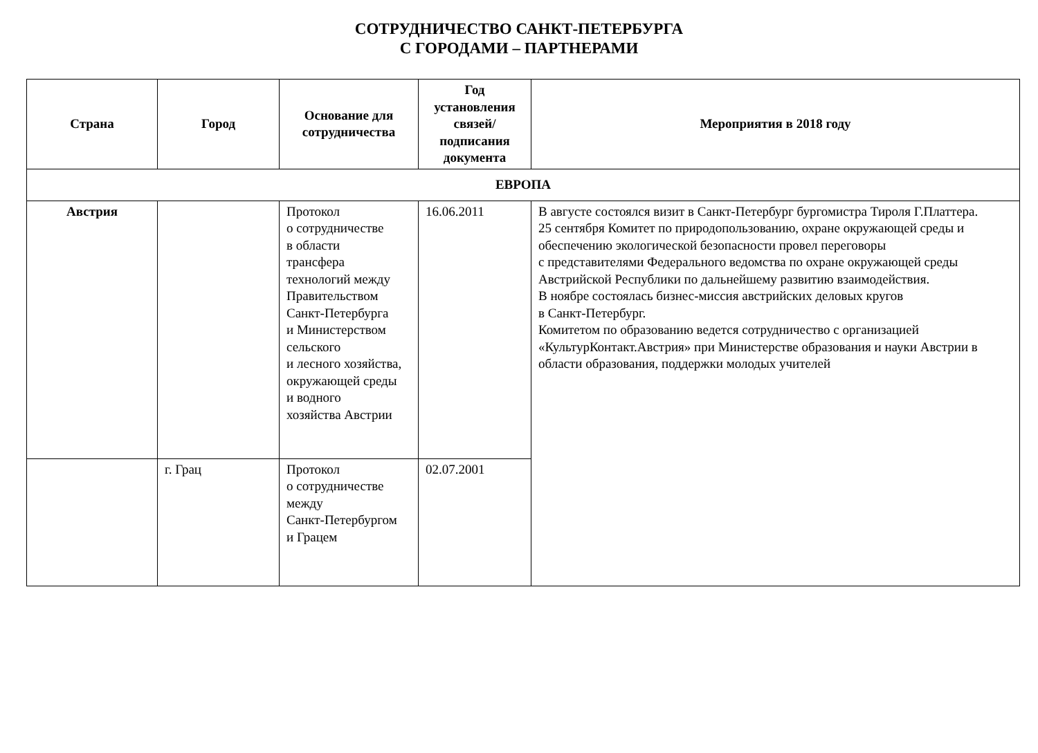СОТРУДНИЧЕСТВО САНКТ-ПЕТЕРБУРГА
С ГОРОДАМИ – ПАРТНЕРАМИ
| Страна | Город | Основание для сотрудничества | Год установления связей/ подписания документа | Мероприятия в 2018 году |
| --- | --- | --- | --- | --- |
| ЕВРОПА | | | | |
| Австрия | | Протокол о сотрудничестве в области трансфера технологий между Правительством Санкт-Петербурга и Министерством сельского и лесного хозяйства, окружающей среды и водного хозяйства Австрии | 16.06.2011 | В августе состоялся визит в Санкт-Петербург бургомистра Тироля Г.Платтера. 25 сентября Комитет по природопользованию, охране окружающей среды и обеспечению экологической безопасности провел переговоры с представителями Федерального ведомства по охране окружающей среды Австрийской Республики по дальнейшему развитию взаимодействия. В ноябре состоялась бизнес-миссия австрийских деловых кругов в Санкт-Петербург. Комитетом по образованию ведется сотрудничество с организацией «КультурКонтакт.Австрия» при Министерстве образования и науки Австрии в области образования, поддержки молодых учителей |
| | г. Грац | Протокол о сотрудничестве между Санкт-Петербургом и Грацем | 02.07.2001 | |